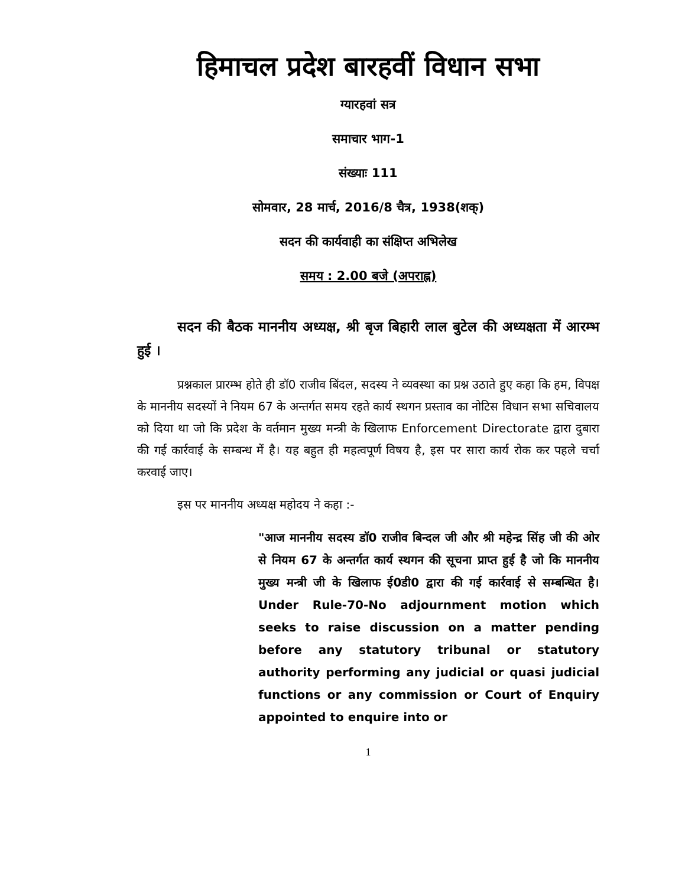हिमाचल प्रदेश बारहवीं विधान सभा
ग्यारहवां सत्र
समाचार भाग-1
संख्याः 111
सोमवार, 28 मार्च, 2016/8 चैत्र, 1938(शक्)
सदन की कार्यवाही का संक्षिप्त अभिलेख
समय : 2.00 बजे (अपराह्न)
सदन की बैठक माननीय अध्यक्ष, श्री बृज बिहारी लाल बुटेल की अध्यक्षता में आरम्भ हुई ।
प्रश्नकाल प्रारम्भ होते ही डॉ0 राजीव बिंदल, सदस्य ने व्यवस्था का प्रश्न उठाते हुए कहा कि हम, विपक्ष के माननीय सदस्यों ने नियम 67 के अन्तर्गत समय रहते कार्य स्थगन प्रस्ताव का नोटिस विधान सभा सचिवालय को दिया था जो कि प्रदेश के वर्तमान मुख्य मन्त्री के खिलाफ Enforcement Directorate द्वारा दुबारा की गई कार्रवाई के सम्बन्ध में है। यह बहुत ही महत्वपूर्ण विषय है, इस पर सारा कार्य रोक कर पहले चर्चा करवाई जाए।
इस पर माननीय अध्यक्ष महोदय ने कहा :-
"आज माननीय सदस्य डॉ0 राजीव बिन्दल जी और श्री महेन्द्र सिंह जी की ओर से नियम 67 के अन्तर्गत कार्य स्थगन की सूचना प्राप्त हुई है जो कि माननीय मुख्य मन्त्री जी के खिलाफ ई0डी0 द्वारा की गई कार्रवाई से सम्बन्धित है। Under Rule-70-No adjournment motion which seeks to raise discussion on a matter pending before any statutory tribunal or statutory authority performing any judicial or quasi judicial functions or any commission or Court of Enquiry appointed to enquire into or
1